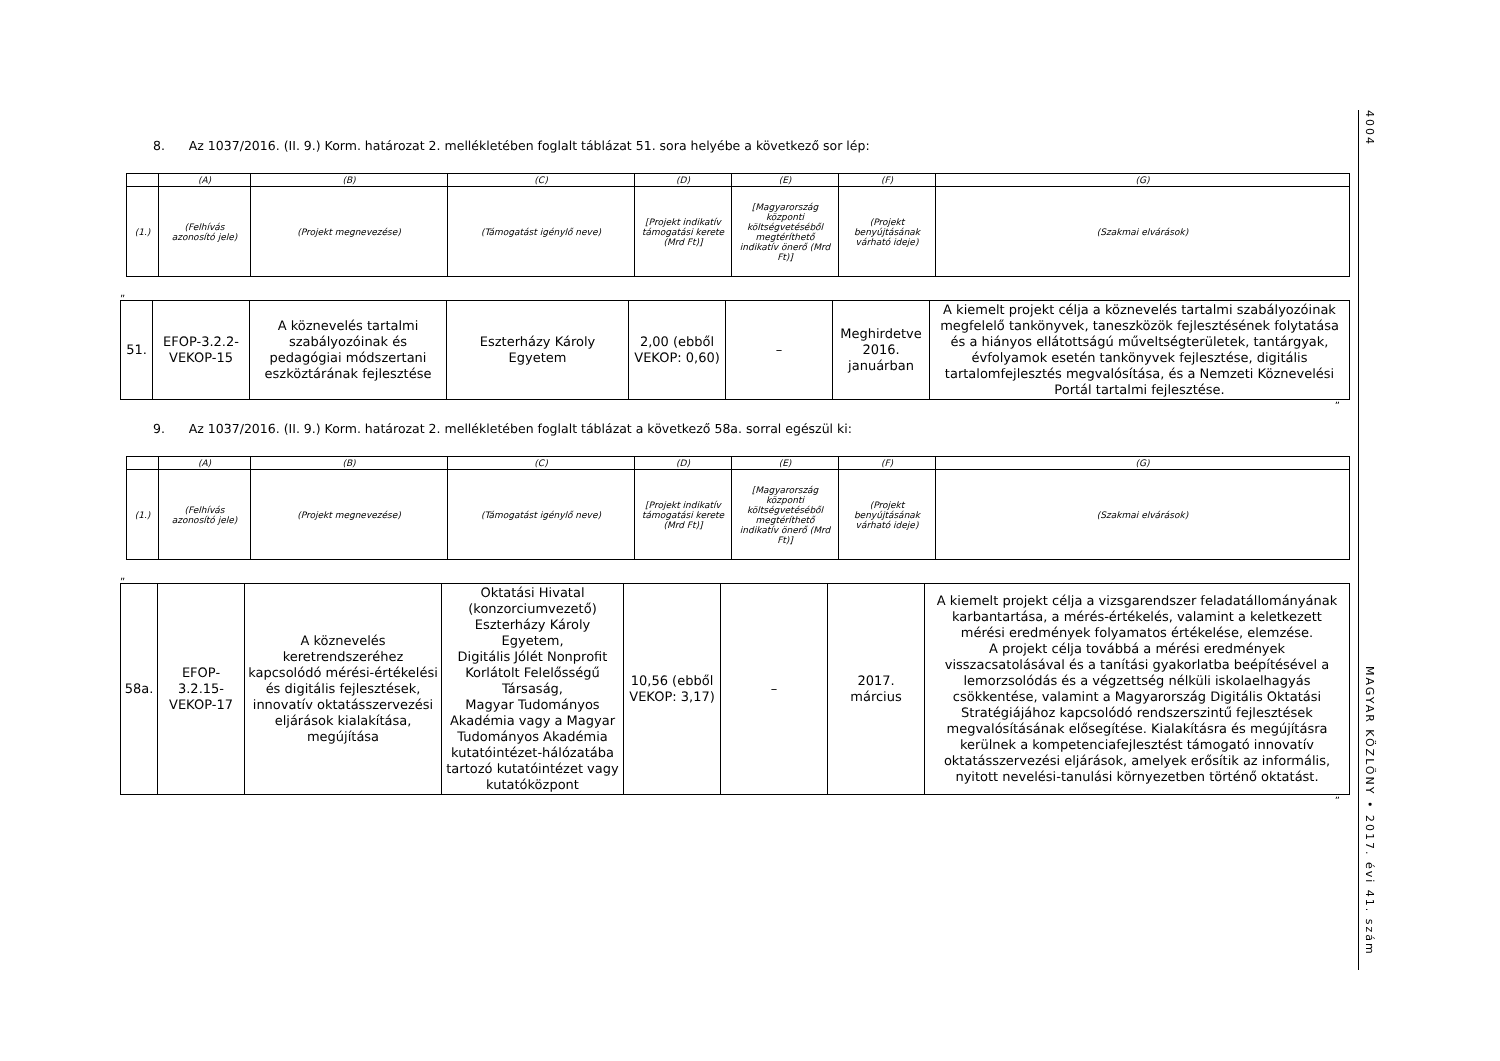4004
MAGYAR KÖZLÖNY • 2017. évi 41. szám
8. Az 1037/2016. (II. 9.) Korm. határozat 2. mellékletében foglalt táblázat 51. sora helyébe a következő sor lép:
| | (A) | (B) | (C) | (D) | (E) | (F) | (G) |
| (1.) | (Felhívás azonosító jele) | (Projekt megnevezése) | (Támogatást igénylő neve) | [Projekt indikatív támogatási kerete (Mrd Ft)] | [Magyarország központi költségvetéséből megtéríthető indikatív önerő (Mrd Ft)] | (Projekt benyújtásának várható ideje) | (Szakmai elvárások) |
„
| 51. | EFOP-3.2.2-VEKOP-15 | A köznevelés tartalmi szabályozóinak és pedagógiai módszertani eszköztárának fejlesztése | Eszterházy Károly Egyetem | 2,00 (ebből VEKOP: 0,60) | – | Meghirdetve 2016. januárban | A kiemelt projekt célja a köznevelés tartalmi szabályozóinak megfelelő tankönyvek, taneszközök fejlesztésének folytatása és a hiányos ellátottságú műveltségterületek, tantárgyak, évfolyamok esetén tankönyvek fejlesztése, digitális tartalomfejlesztés megvalósítása, és a Nemzeti Köznevelési Portál tartalmi fejlesztése. |
”
9. Az 1037/2016. (II. 9.) Korm. határozat 2. mellékletében foglalt táblázat a következő 58a. sorral egészül ki:
| | (A) | (B) | (C) | (D) | (E) | (F) | (G) |
| (1.) | (Felhívás azonosító jele) | (Projekt megnevezése) | (Támogatást igénylő neve) | [Projekt indikatív támogatási kerete (Mrd Ft)] | [Magyarország központi költségvetéséből megtéríthető indikatív önerő (Mrd Ft)] | (Projekt benyújtásának várható ideje) | (Szakmai elvárások) |
„
| 58a. | EFOP-3.2.15-VEKOP-17 | A köznevelés keretrendszeréhez kapcsolódó mérési-értékelési és digitális fejlesztések, innovatív oktatásszervezési eljárások kialakítása, megújítása | Oktatási Hivatal (konzorciumvezető) Eszterházy Károly Egyetem, Digitális Jólét Nonprofit Korlátolt Felelősségű Társaság, Magyar Tudományos Akadémia vagy a Magyar Tudományos Akadémia kutatóintézet-hálózatába tartozó kutatóintézet vagy kutatóközpont | 10,56 (ebből VEKOP: 3,17) | – | 2017. március | A kiemelt projekt célja a vizsgarendszer feladatállományának karbantartása, a mérés-értékelés, valamint a keletkezett mérési eredmények folyamatos értékelése, elemzése. A projekt célja továbbá a mérési eredmények visszacsatolásával és a tanítási gyakorlatba beépítésével a lemorzsolódás és a végzettség nélküli iskolaelhagyás csökkentése, valamint a Magyarország Digitális Oktatási Stratégiájához kapcsolódó rendszerszintű fejlesztések megvalósításának elősegítése. Kialakításra és megújításra kerülnek a kompetenciafejlesztést támogató innovatív oktatásszervezési eljárások, amelyek erősítik az informális, nyitott nevelési-tanulási környezetben történő oktatást. |
”